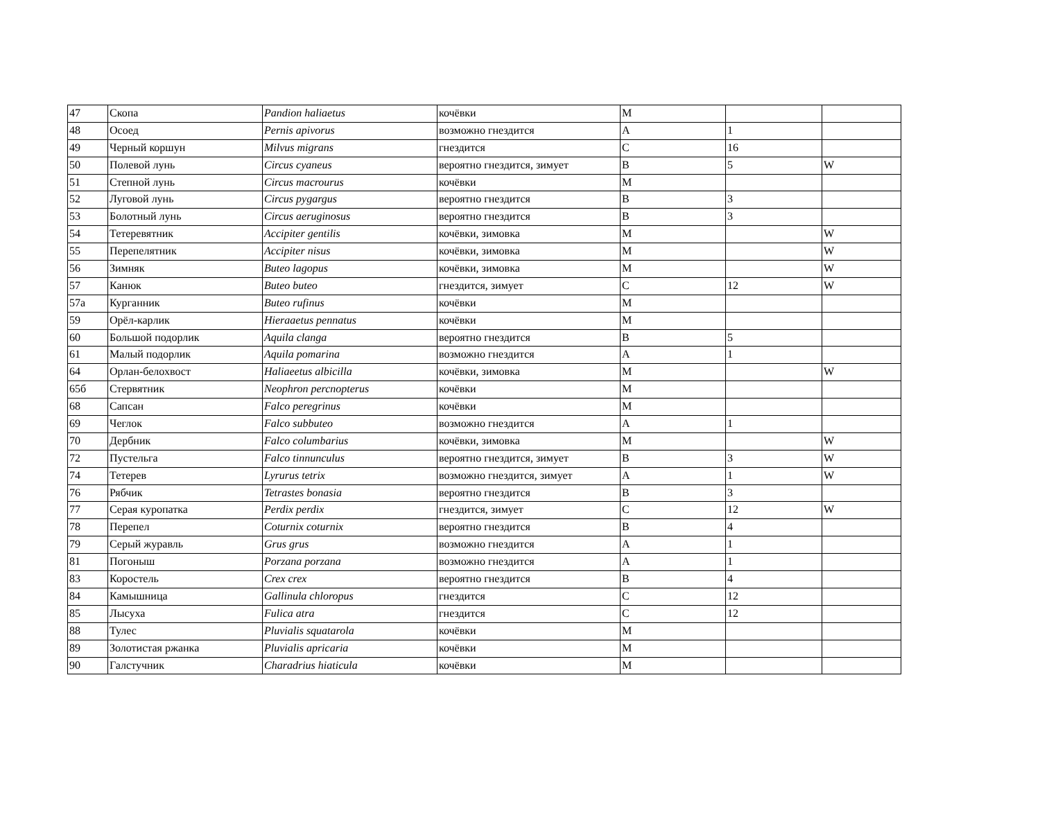| 47 | Скопа | Pandion haliaetus | кочёвки | M | | |
| 48 | Осоед | Pernis apivorus | возможно гнездится | A | 1 | |
| 49 | Черный коршун | Milvus migrans | гнездится | C | 16 | |
| 50 | Полевой лунь | Circus cyaneus | вероятно гнездится, зимует | B | 5 | W |
| 51 | Степной лунь | Circus macrourus | кочёвки | M | | |
| 52 | Луговой лунь | Circus pygargus | вероятно гнездится | B | 3 | |
| 53 | Болотный лунь | Circus aeruginosus | вероятно гнездится | B | 3 | |
| 54 | Тетеревятник | Accipiter gentilis | кочёвки, зимовка | M | | W |
| 55 | Перепелятник | Accipiter nisus | кочёвки, зимовка | M | | W |
| 56 | Зимняк | Buteo lagopus | кочёвки, зимовка | M | | W |
| 57 | Канюк | Buteo buteo | гнездится, зимует | C | 12 | W |
| 57а | Курганник | Buteo rufinus | кочёвки | M | | |
| 59 | Орёл-карлик | Hieraaetus pennatus | кочёвки | M | | |
| 60 | Большой подорлик | Aquila clanga | вероятно гнездится | B | 5 | |
| 61 | Малый подорлик | Aquila pomarina | возможно гнездится | A | 1 | |
| 64 | Орлан-белохвост | Haliaeetus albicilla | кочёвки, зимовка | M | | W |
| 65б | Стервятник | Neophron percnopterus | кочёвки | M | | |
| 68 | Сапсан | Falco peregrinus | кочёвки | M | | |
| 69 | Чеглок | Falco subbuteo | возможно гнездится | A | 1 | |
| 70 | Дербник | Falco columbarius | кочёвки, зимовка | M | | W |
| 72 | Пустельга | Falco tinnunculus | вероятно гнездится, зимует | B | 3 | W |
| 74 | Тетерев | Lyrurus tetrix | возможно гнездится, зимует | A | 1 | W |
| 76 | Рябчик | Tetrastes bonasia | вероятно гнездится | B | 3 | |
| 77 | Серая куропатка | Perdix perdix | гнездится, зимует | C | 12 | W |
| 78 | Перепел | Coturnix coturnix | вероятно гнездится | B | 4 | |
| 79 | Серый журавль | Grus grus | возможно гнездится | A | 1 | |
| 81 | Погоныш | Porzana porzana | возможно гнездится | A | 1 | |
| 83 | Коростель | Crex crex | вероятно гнездится | B | 4 | |
| 84 | Камышница | Gallinula chloropus | гнездится | C | 12 | |
| 85 | Лысуха | Fulica atra | гнездится | C | 12 | |
| 88 | Тулес | Pluvialis squatarola | кочёвки | M | | |
| 89 | Золотистая ржанка | Pluvialis apricaria | кочёвки | M | | |
| 90 | Галстучник | Charadrius hiaticula | кочёвки | M | | |